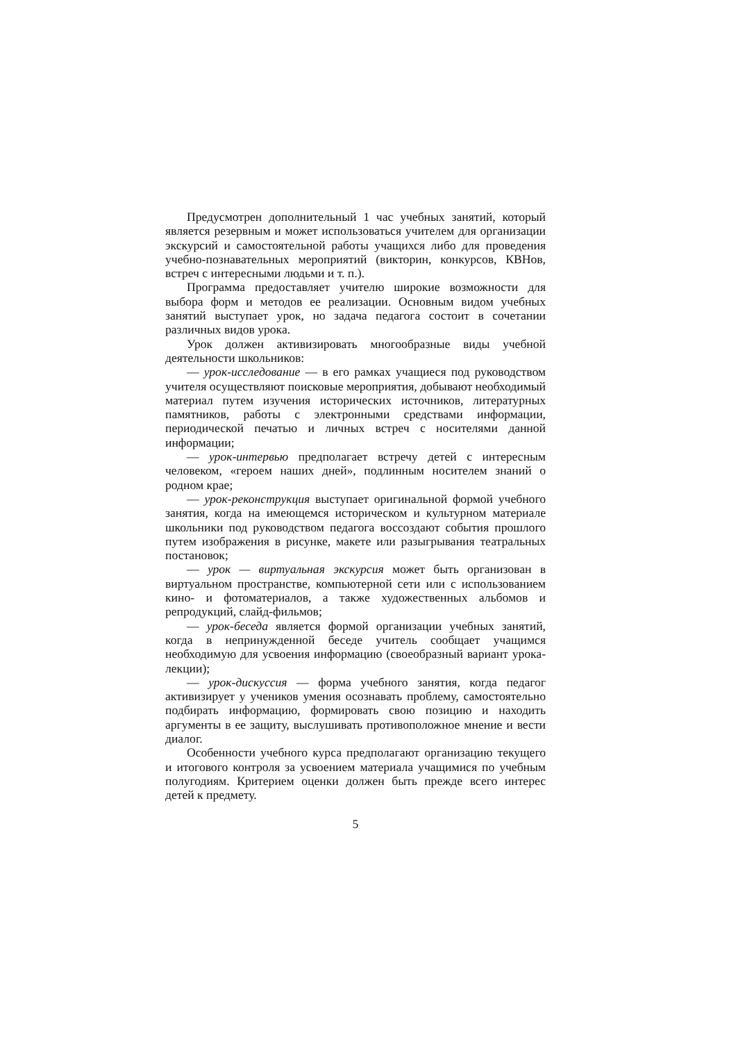Предусмотрен дополнительный 1 час учебных занятий, который является резервным и может использоваться учителем для организации экскурсий и самостоятельной работы учащихся либо для проведения учебно-познавательных мероприятий (викторин, конкурсов, КВНов, встреч с интересными людьми и т. п.).
Программа предоставляет учителю широкие возможности для выбора форм и методов ее реализации. Основным видом учебных занятий выступает урок, но задача педагога состоит в сочетании различных видов урока.
Урок должен активизировать многообразные виды учебной деятельности школьников:
— урок-исследование — в его рамках учащиеся под руководством учителя осуществляют поисковые мероприятия, добывают необходимый материал путем изучения исторических источников, литературных памятников, работы с электронными средствами информации, периодической печатью и личных встреч с носителями данной информации;
— урок-интервью предполагает встречу детей с интересным человеком, «героем наших дней», подлинным носителем знаний о родном крае;
— урок-реконструкция выступает оригинальной формой учебного занятия, когда на имеющемся историческом и культурном материале школьники под руководством педагога воссоздают события прошлого путем изображения в рисунке, макете или разыгрывания театральных постановок;
— урок — виртуальная экскурсия может быть организован в виртуальном пространстве, компьютерной сети или с использованием кино- и фотоматериалов, а также художественных альбомов и репродукций, слайд-фильмов;
— урок-беседа является формой организации учебных занятий, когда в непринужденной беседе учитель сообщает учащимся необходимую для усвоения информацию (своеобразный вариант урока-лекции);
— урок-дискуссия — форма учебного занятия, когда педагог активизирует у учеников умения осознавать проблему, самостоятельно подбирать информацию, формировать свою позицию и находить аргументы в ее защиту, выслушивать противоположное мнение и вести диалог.
Особенности учебного курса предполагают организацию текущего и итогового контроля за усвоением материала учащимися по учебным полугодиям. Критерием оценки должен быть прежде всего интерес детей к предмету.
5